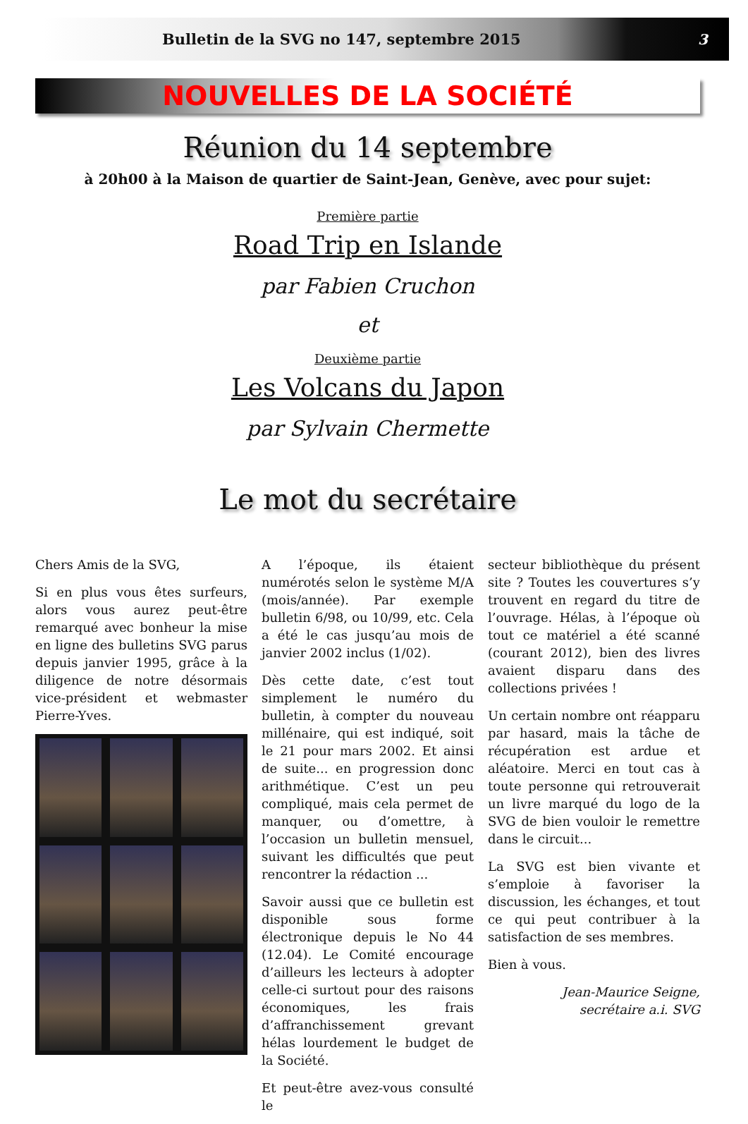Bulletin de la SVG no 147, septembre 2015 3
NOUVELLES DE LA SOCIÉTÉ
Réunion du 14 septembre
à 20h00 à la Maison de quartier de Saint-Jean, Genève, avec pour sujet:
Première partie
Road Trip en Islande
par Fabien Cruchon
et
Deuxième partie
Les Volcans du Japon
par Sylvain Chermette
Le mot du secrétaire
Chers Amis de la SVG,
Si en plus vous êtes surfeurs, alors vous aurez peut-être remarqué avec bonheur la mise en ligne des bulletins SVG parus depuis janvier 1995, grâce à la diligence de notre désormais vice-président et webmaster Pierre-Yves.
A l’époque, ils étaient numérotés selon le système M/A (mois/année). Par exemple bulletin 6/98, ou 10/99, etc. Cela a été le cas jusqu’au mois de janvier 2002 inclus (1/02).
Dès cette date, c’est tout simplement le numéro du bulletin, à compter du nouveau millénaire, qui est indiqué, soit le 21 pour mars 2002. Et ainsi de suite... en progression donc arithmétique. C’est un peu compliqué, mais cela permet de manquer, ou d’omettre, à l’occasion un bulletin mensuel, suivant les difficultés que peut rencontrer la rédaction ...
Savoir aussi que ce bulletin est disponible sous forme électronique depuis le No 44 (12.04). Le Comité encourage d’ailleurs les lecteurs à adopter celle-ci surtout pour des raisons économiques, les frais d’affranchissement grevant hélas lourdement le budget de la Société.
Et peut-être avez-vous consulté le
secteur bibliothèque du présent site ? Toutes les couvertures s’y trouvent en regard du titre de l’ouvrage. Hélas, à l’époque où tout ce matériel a été scanné (courant 2012), bien des livres avaient disparu dans des collections privées !
Un certain nombre ont réapparu par hasard, mais la tâche de récupération est ardue et aléatoire. Merci en tout cas à toute personne qui retrouverait un livre marqué du logo de la SVG de bien vouloir le remettre dans le circuit...
La SVG est bien vivante et s’emploie à favoriser la discussion, les échanges, et tout ce qui peut contribuer à la satisfaction de ses membres.
Bien à vous.
Jean-Maurice Seigne,
secrétaire a.i. SVG